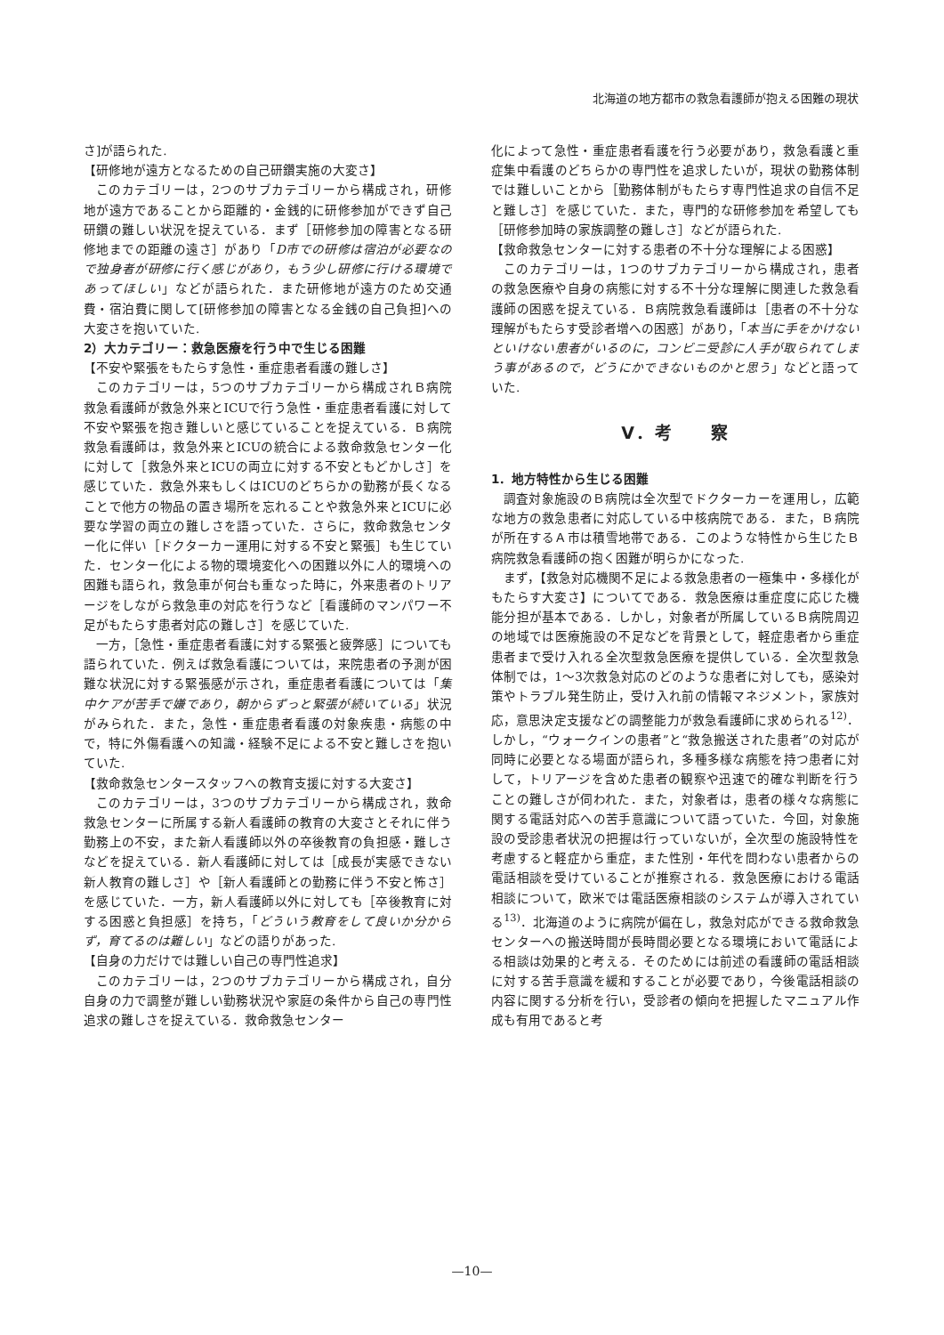北海道の地方都市の救急看護師が抱える困難の現状
さ]が語られた.
【研修地が遠方となるための自己研鑽実施の大変さ】
このカテゴリーは，2つのサブカテゴリーから構成され，研修地が遠方であることから距離的・金銭的に研修参加ができず自己研鑽の難しい状況を捉えている．まず［研修参加の障害となる研修地までの距離の遠さ］があり「D市での研修は宿泊が必要なので独身者が研修に行く感じがあり，もう少し研修に行ける環境であってほしい」などが語られた．また研修地が遠方のため交通費・宿泊費に関して[研修参加の障害となる金銭の自己負担]への大変さを抱いていた.
2）大カテゴリー：救急医療を行う中で生じる困難
【不安や緊張をもたらす急性・重症患者看護の難しさ】
このカテゴリーは，5つのサブカテゴリーから構成されＢ病院救急看護師が救急外来とICUで行う急性・重症患者看護に対して不安や緊張を抱き難しいと感じていることを捉えている．Ｂ病院救急看護師は，救急外来とICUの統合による救命救急センター化に対して［救急外来とICUの両立に対する不安ともどかしさ］を感じていた．救急外来もしくはICUのどちらかの勤務が長くなることで他方の物品の置き場所を忘れることや救急外来とICUに必要な学習の両立の難しさを語っていた．さらに，救命救急センター化に伴い［ドクターカー運用に対する不安と緊張］も生じていた．センター化による物的環境変化への困難以外に人的環境への困難も語られ，救急車が何台も重なった時に，外来患者のトリアージをしながら救急車の対応を行うなど［看護師のマンパワー不足がもたらす患者対応の難しさ］を感じていた.
一方，［急性・重症患者看護に対する緊張と疲弊感］についても語られていた．例えば救急看護については，来院患者の予測が困難な状況に対する緊張感が示され，重症患者看護については「集中ケアが苦手で嫌であり，朝からずっと緊張が続いている」状況がみられた．また，急性・重症患者看護の対象疾患・病態の中で，特に外傷看護への知識・経験不足による不安と難しさを抱いていた.
【救命救急センタースタッフへの教育支援に対する大変さ】
このカテゴリーは，3つのサブカテゴリーから構成され，救命救急センターに所属する新人看護師の教育の大変さとそれに伴う勤務上の不安，また新人看護師以外の卒後教育の負担感・難しさなどを捉えている．新人看護師に対しては［成長が実感できない新人教育の難しさ］や［新人看護師との勤務に伴う不安と怖さ］を感じていた．一方，新人看護師以外に対しても［卒後教育に対する困惑と負担感］を持ち，「どういう教育をして良いか分からず，育てるのは難しい」などの語りがあった.
【自身の力だけでは難しい自己の専門性追求】
このカテゴリーは，2つのサブカテゴリーから構成され，自分自身の力で調整が難しい勤務状況や家庭の条件から自己の専門性追求の難しさを捉えている．救命救急センター
化によって急性・重症患者看護を行う必要があり，救急看護と重症集中看護のどちらかの専門性を追求したいが，現状の勤務体制では難しいことから［勤務体制がもたらす専門性追求の自信不足と難しさ］を感じていた．また，専門的な研修参加を希望しても［研修参加時の家族調整の難しさ］などが語られた.
【救命救急センターに対する患者の不十分な理解による困惑】
このカテゴリーは，1つのサブカテゴリーから構成され，患者の救急医療や自身の病態に対する不十分な理解に関連した救急看護師の困惑を捉えている．Ｂ病院救急看護師は［患者の不十分な理解がもたらす受診者増への困惑］があり，「本当に手をかけないといけない患者がいるのに，コンビニ受診に人手が取られてしまう事があるので，どうにかできないものかと思う」などと語っていた.
Ⅴ．考　　察
1．地方特性から生じる困難
調査対象施設のＢ病院は全次型でドクターカーを運用し，広範な地方の救急患者に対応している中核病院である．また，Ｂ病院が所在するＡ市は積雪地帯である．このような特性から生じたＢ病院救急看護師の抱く困難が明らかになった.
まず，【救急対応機関不足による救急患者の一極集中・多様化がもたらす大変さ】についてである．救急医療は重症度に応じた機能分担が基本である．しかし，対象者が所属しているＢ病院周辺の地域では医療施設の不足などを背景として，軽症患者から重症患者まで受け入れる全次型救急医療を提供している．全次型救急体制では，1～3次救急対応のどのような患者に対しても，感染対策やトラブル発生防止，受け入れ前の情報マネジメント，家族対応，意思決定支援などの調整能力が救急看護師に求められる<sup>12)</sup>．しかし，“ウォークインの患者”と“救急搬送された患者”の対応が同時に必要となる場面が語られ，多種多様な病態を持つ患者に対して，トリアージを含めた患者の観察や迅速で的確な判断を行うことの難しさが伺われた．また，対象者は，患者の様々な病態に関する電話対応への苦手意識について語っていた．今回，対象施設の受診患者状況の把握は行っていないが，全次型の施設特性を考慮すると軽症から重症，また性別・年代を問わない患者からの電話相談を受けていることが推察される．救急医療における電話相談について，欧米では電話医療相談のシステムが導入されている<sup>13)</sup>．北海道のように病院が偏在し，救急対応ができる救命救急センターへの搬送時間が長時間必要となる環境において電話による相談は効果的と考える．そのためには前述の看護師の電話相談に対する苦手意識を緩和することが必要であり，今後電話相談の内容に関する分析を行い，受診者の傾向を把握したマニュアル作成も有用であると考
—10—